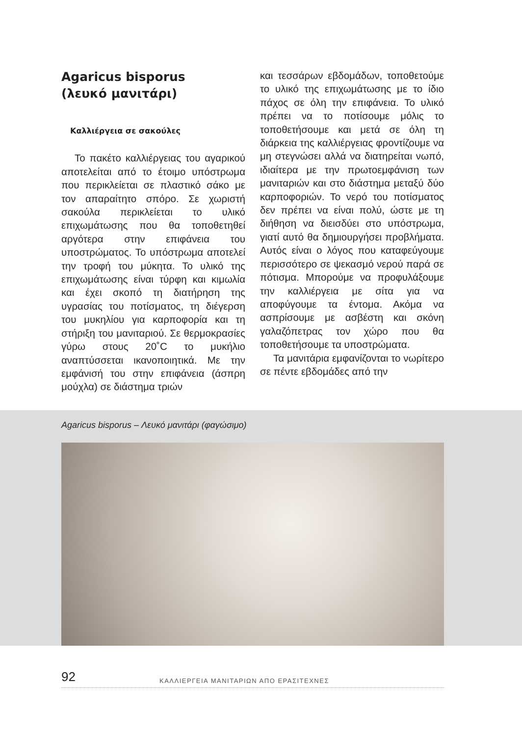Agaricus bisporus
(λευκό μανιτάρι)
Καλλιέργεια σε σακούλες
Το πακέτο καλλιέργειας του αγαρικού αποτελείται από το έτοιμο υπόστρωμα που περικλείεται σε πλαστικό σάκο με τον απαραίτητο σπόρο. Σε χωριστή σακούλα περικλείεται το υλικό επιχωμάτωσης που θα τοποθετηθεί αργότερα στην επιφάνεια του υποστρώματος. Το υπόστρωμα αποτελεί την τροφή του μύκητα. Το υλικό της επιχωμάτωσης είναι τύρφη και κιμωλία και έχει σκοπό τη διατήρηση της υγρασίας του ποτίσματος, τη διέγερση του μυκηλίου για καρποφορία και τη στήριξη του μανιταριού. Σε θερμοκρασίες γύρω στους 20˚C το μυκήλιο αναπτύσσεται ικανοποιητικά. Με την εμφάνισή του στην επιφάνεια (άσπρη μούχλα) σε διάστημα τριών
και τεσσάρων εβδομάδων, τοποθετούμε το υλικό της επιχωμάτωσης με το ίδιο πάχος σε όλη την επιφάνεια. Το υλικό πρέπει να το ποτίσουμε μόλις το τοποθετήσουμε και μετά σε όλη τη διάρκεια της καλλιέργειας φροντίζουμε να μη στεγνώσει αλλά να διατηρείται νωπό, ιδιαίτερα με την πρωτοεμφάνιση των μανιταριών και στο διάστημα μεταξύ δύο καρποφοριών. Το νερό του ποτίσματος δεν πρέπει να είναι πολύ, ώστε με τη διήθηση να διεισδύει στο υπόστρωμα, γιατί αυτό θα δημιουργήσει προβλήματα. Αυτός είναι ο λόγος που καταφεύγουμε περισσότερο σε ψεκασμό νερού παρά σε πότισμα. Μπορούμε να προφυλάξουμε την καλλιέργεια με σίτα για να αποφύγουμε τα έντομα. Ακόμα να ασπρίσουμε με ασβέστη και σκόνη γαλαζόπετρας τον χώρο που θα τοποθετήσουμε τα υποστρώματα.
Τα μανιτάρια εμφανίζονται το νωρίτερο σε πέντε εβδομάδες από την
Agaricus bisporus – Λευκό μανιτάρι (φαγώσιμο)
92 ΚΑΛΛΙΕΡΓΕΙΑ ΜΑΝΙΤΑΡΙΩΝ ΑΠΟ ΕΡΑΣΙΤΕΧΝΕΣ